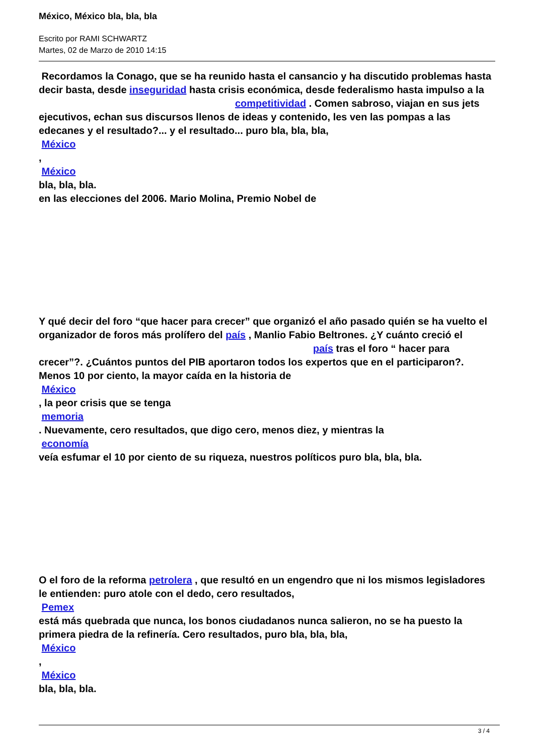México, México bla, bla, bla
Escrito por RAMI SCHWARTZ
Martes, 02 de Marzo de 2010 14:15
Recordamos la Conago, que se ha reunido hasta el cansancio y ha discutido problemas hasta decir basta, desde inseguridad hasta crisis económica, desde federalismo hasta impulso a la competitividad . Comen sabroso, viajan en sus jets ejecutivos, echan sus discursos llenos de ideas y contenido, les ven las pompas a las edecanes y el resultado?... y el resultado... puro bla, bla, bla,
México
,
México
bla, bla, bla.
en las elecciones del 2006. Mario Molina, Premio Nobel de
Y qué decir del foro “que hacer para crecer” que organizó el año pasado quién se ha vuelto el organizador de foros más prolífero del país , Manlio Fabio Beltrones. ¿Y cuánto creció el país tras el foro “ hacer para crecer”?. ¿Cuántos puntos del PIB aportaron todos los expertos que en el participaron?. Menos 10 por ciento, la mayor caída en la historia de
México
, la peor crisis que se tenga
memoria
. Nuevamente, cero resultados, que digo cero, menos diez, y mientras la
economía
veía esfumar el 10 por ciento de su riqueza, nuestros políticos puro bla, bla, bla.
O el foro de la reforma petrolera , que resultó en un engendro que ni los mismos legisladores le entienden: puro atole con el dedo, cero resultados,
Pemex
está más quebrada que nunca, los bonos ciudadanos nunca salieron, no se ha puesto la primera piedra de la refinería. Cero resultados, puro bla, bla, bla,
México
,
México
bla, bla, bla.
3 / 4